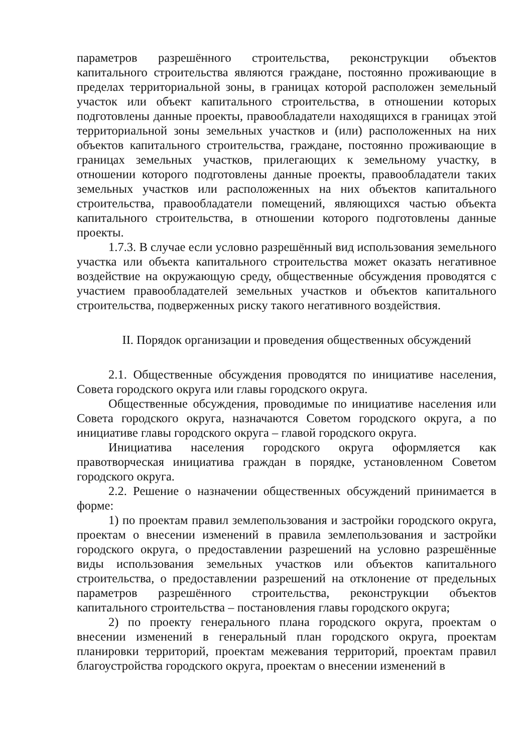параметров разрешённого строительства, реконструкции объектов капитального строительства являются граждане, постоянно проживающие в пределах территориальной зоны, в границах которой расположен земельный участок или объект капитального строительства, в отношении которых подготовлены данные проекты, правообладатели находящихся в границах этой территориальной зоны земельных участков и (или) расположенных на них объектов капитального строительства, граждане, постоянно проживающие в границах земельных участков, прилегающих к земельному участку, в отношении которого подготовлены данные проекты, правообладатели таких земельных участков или расположенных на них объектов капитального строительства, правообладатели помещений, являющихся частью объекта капитального строительства, в отношении которого подготовлены данные проекты.
1.7.3. В случае если условно разрешённый вид использования земельного участка или объекта капитального строительства может оказать негативное воздействие на окружающую среду, общественные обсуждения проводятся с участием правообладателей земельных участков и объектов капитального строительства, подверженных риску такого негативного воздействия.
II. Порядок организации и проведения общественных обсуждений
2.1. Общественные обсуждения проводятся по инициативе населения, Совета городского округа или главы городского округа.
Общественные обсуждения, проводимые по инициативе населения или Совета городского округа, назначаются Советом городского округа, а по инициативе главы городского округа – главой городского округа.
Инициатива населения городского округа оформляется как правотворческая инициатива граждан в порядке, установленном Советом городского округа.
2.2. Решение о назначении общественных обсуждений принимается в форме:
1) по проектам правил землепользования и застройки городского округа, проектам о внесении изменений в правила землепользования и застройки городского округа, о предоставлении разрешений на условно разрешённые виды использования земельных участков или объектов капитального строительства, о предоставлении разрешений на отклонение от предельных параметров разрешённого строительства, реконструкции объектов капитального строительства – постановления главы городского округа;
2) по проекту генерального плана городского округа, проектам о внесении изменений в генеральный план городского округа, проектам планировки территорий, проектам межевания территорий, проектам правил благоустройства городского округа, проектам о внесении изменений в